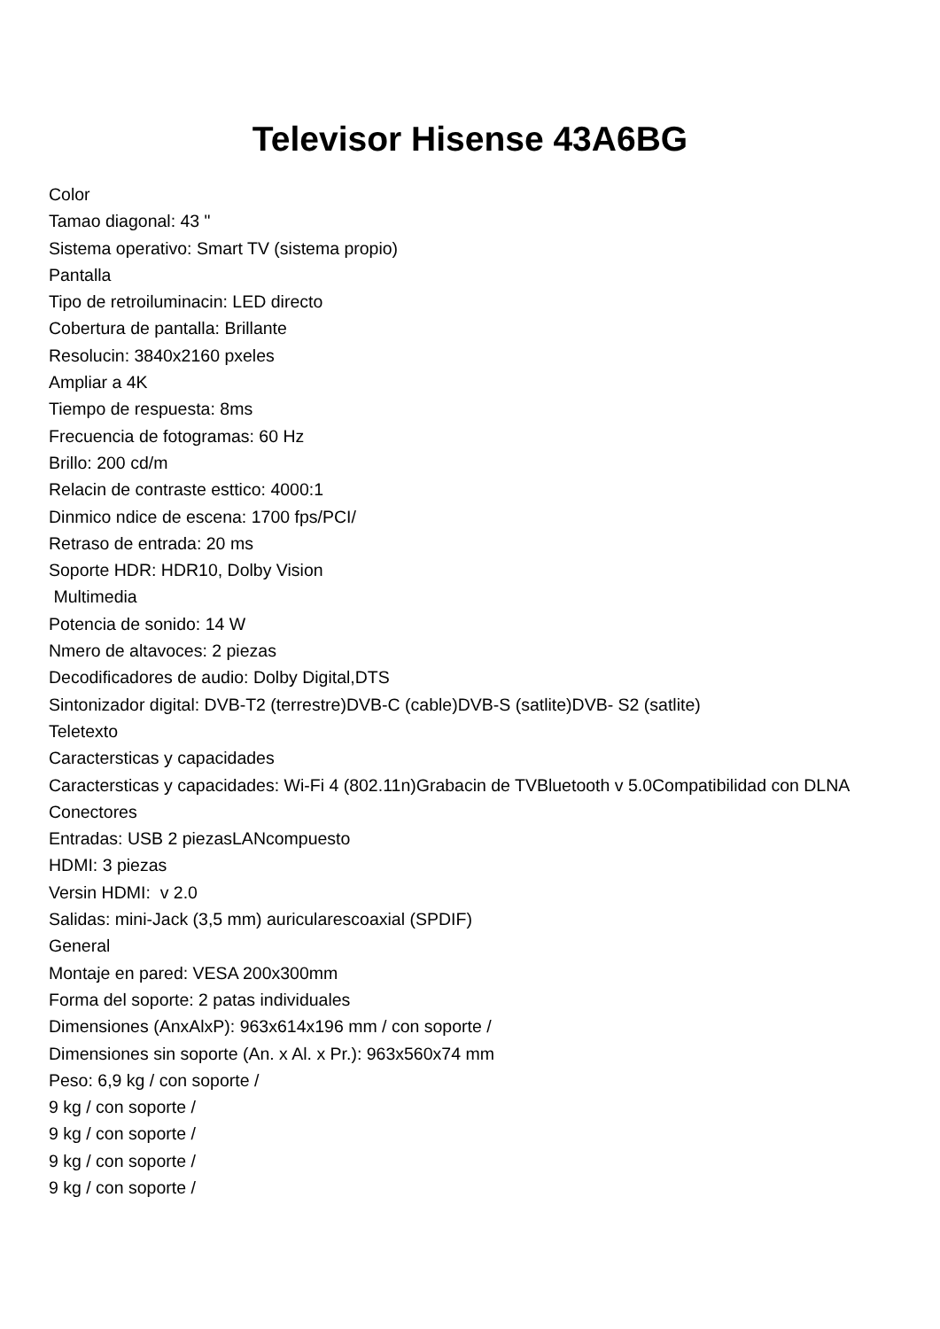Televisor Hisense 43A6BG
Color
Tamao diagonal: 43 "
Sistema operativo: Smart TV (sistema propio)
Pantalla
Tipo de retroiluminacin: LED directo
Cobertura de pantalla: Brillante
Resolucin: 3840x2160 pxeles
Ampliar a 4K
Tiempo de respuesta: 8ms
Frecuencia de fotogramas: 60 Hz
Brillo: 200 cd/m
Relacin de contraste esttico: 4000:1
Dinmico ndice de escena: 1700 fps/PCI/
Retraso de entrada: 20 ms
Soporte HDR: HDR10, Dolby Vision
Multimedia
Potencia de sonido: 14 W
Nmero de altavoces: 2 piezas
Decodificadores de audio: Dolby Digital,DTS
Sintonizador digital: DVB-T2 (terrestre)DVB-C (cable)DVB-S (satlite)DVB- S2 (satlite)
Teletexto
Caractersticas y capacidades
Caractersticas y capacidades: Wi-Fi 4 (802.11n)Grabacin de TVBluetooth v 5.0Compatibilidad con DLNA
Conectores
Entradas: USB 2 piezasLANcompuesto
HDMI: 3 piezas
Versin HDMI: v 2.0
Salidas: mini-Jack (3,5 mm) auricularescoaxial (SPDIF)
General
Montaje en pared: VESA 200x300mm
Forma del soporte: 2 patas individuales
Dimensiones (AnxAlxP): 963x614x196 mm / con soporte /
Dimensiones sin soporte (An. x Al. x Pr.): 963x560x74 mm
Peso: 6,9 kg / con soporte /
9 kg / con soporte /
9 kg / con soporte /
9 kg / con soporte /
9 kg / con soporte /